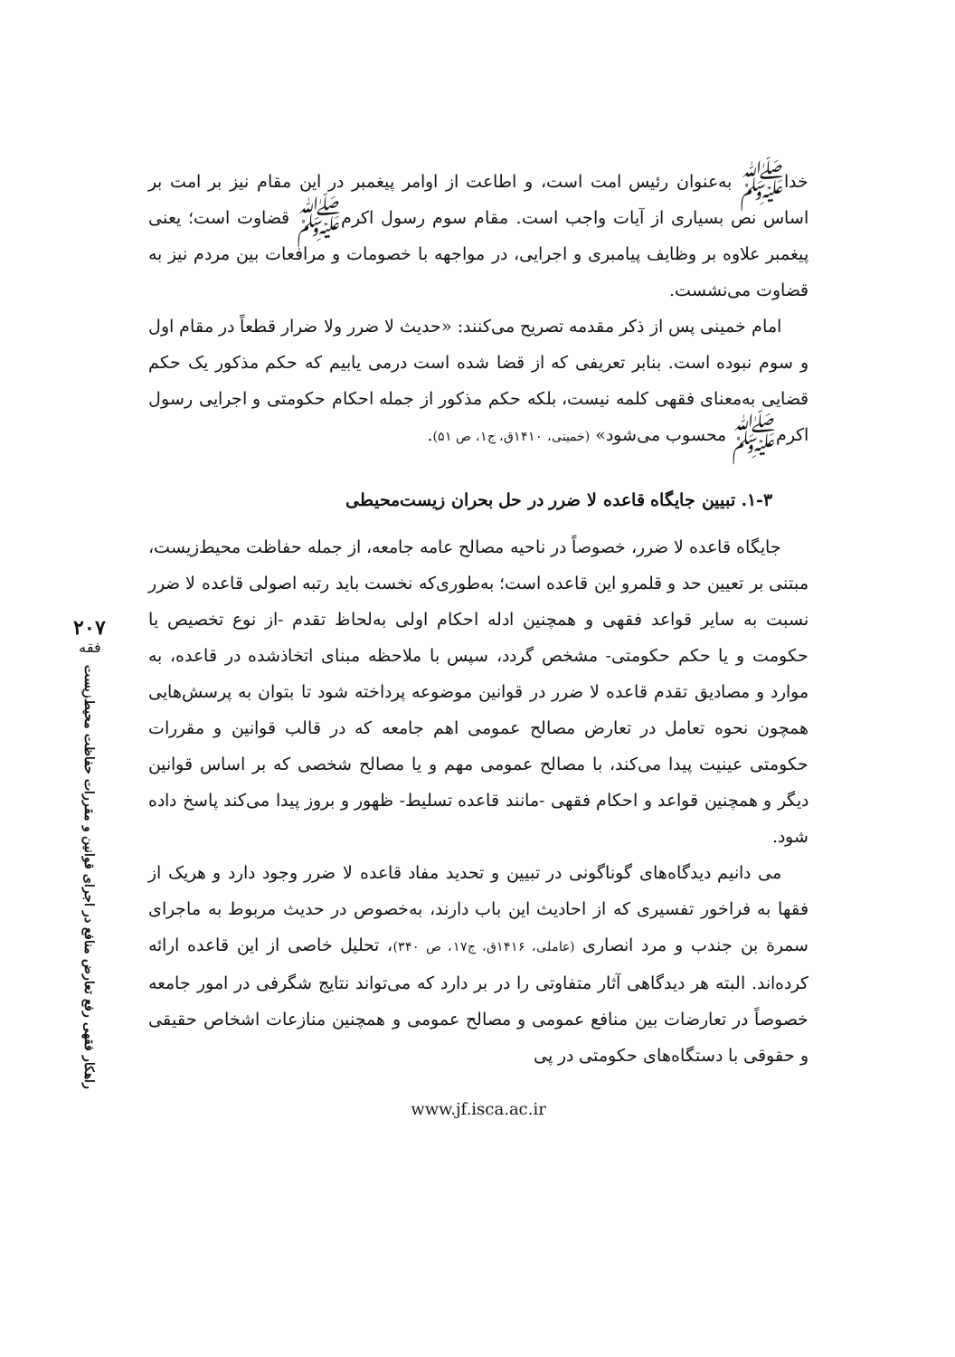خداﷺ به‌عنوان رئیس امت است، و اطاعت از اوامر پیغمبر در این مقام نیز بر امت بر اساس نص بسیاری از آیات واجب است. مقام سوم رسول اکرمﷺ قضاوت است؛ یعنی پیغمبر علاوه بر وظایف پیامبری و اجرایی، در مواجهه با خصومات و مرافعات بین مردم نیز به قضاوت می‌نشست.
امام خمینی پس از ذکر مقدمه تصریح می‌کنند: «حدیث لا ضرر ولا ضرار قطعاً در مقام اول و سوم نبوده است. بنابر تعریفی که از قضا شده است درمی یابیم که حکم مذکور یک حکم قضایی به‌معنای فقهی کلمه نیست، بلکه حکم مذکور از جمله احکام حکومتی و اجرایی رسول اکرمﷺ محسوب می‌شود» (خمینی، ۱۴۱۰ق، ج۱، ص ۵۱).
۱-۳. تبیین جایگاه قاعده لا ضرر در حل بحران زیست‌محیطی
جایگاه قاعده لا ضرر، خصوصاً در ناحیه مصالح عامه جامعه، از جمله حفاظت محیط‌زیست، مبتنی بر تعیین حد و قلمرو این قاعده است؛ به‌طوری‌که نخست باید رتبه اصولی قاعده لا ضرر نسبت به سایر قواعد فقهی و همچنین ادله احکام اولی به‌لحاظ تقدم -از نوع تخصیص یا حکومت و یا حکم حکومتی- مشخص گردد، سپس با ملاحظه مبنای اتخاذشده در قاعده، به موارد و مصادیق تقدم قاعده لا ضرر در قوانین موضوعه پرداخته شود تا بتوان به پرسش‌هایی همچون نحوه تعامل در تعارض مصالح عمومی اهم جامعه که در قالب قوانین و مقررات حکومتی عینیت پیدا می‌کند، با مصالح عمومی مهم و یا مصالح شخصی که بر اساس قوانین دیگر و همچنین قواعد و احکام فقهی -مانند قاعده تسلیط- ظهور و بروز پیدا می‌کند پاسخ داده شود.
می دانیم دیدگاه‌های گوناگونی در تبیین و تحدید مفاد قاعده لا ضرر وجود دارد و هریک از فقها به فراخور تفسیری که از احادیث این باب دارند، به‌خصوص در حدیث مربوط به ماجرای سمرة بن جندب و مرد انصاری (عاملی، ۱۴۱۶ق، ج۱۷، ص ۳۴۰)، تحلیل خاصی از این قاعده ارائه کرده‌اند. البته هر دیدگاهی آثار متفاوتی را در بر دارد که می‌تواند نتایج شگرفی در امور جامعه خصوصاً در تعارضات بین منافع عمومی و مصالح عمومی و همچنین منازعات اشخاص حقیقی و حقوقی با دستگاه‌های حکومتی در پی
www.jf.isca.ac.ir
۲۰۷
فقه
راهکار فقهی رفع تعارض منافع در اجرای قوانین و مقررات حفاظت محیط‌زیست